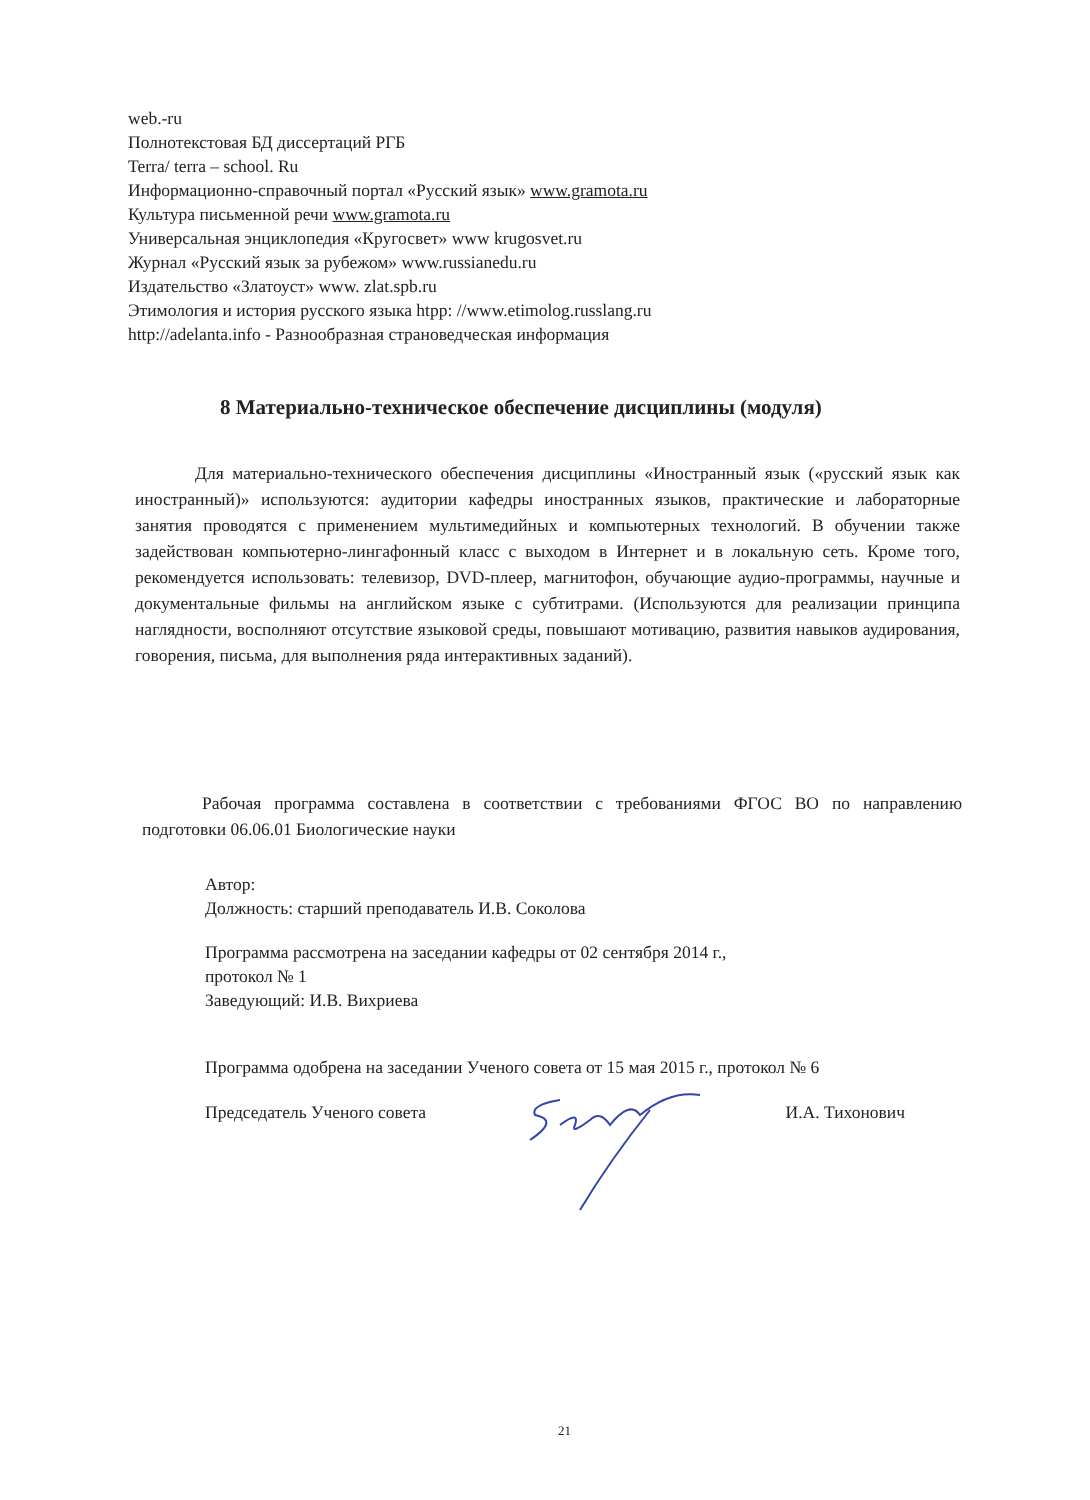web.-ru
Полнотекстовая БД диссертаций РГБ
Terra/ terra – school. Ru
Информационно-справочный портал «Русский язык» www.gramota.ru
Культура письменной речи www.gramota.ru
Универсальная энциклопедия «Кругосвет» www krugosvet.ru
Журнал «Русский язык за рубежом» www.russianedu.ru
Издательство «Златоуст» www. zlat.spb.ru
Этимология и история русского языка htpp: //www.etimolog.russlang.ru
http://adelanta.info - Разнообразная страноведческая информация
8 Материально-техническое обеспечение дисциплины (модуля)
Для материально-технического обеспечения дисциплины «Иностранный язык («русский язык как иностранный)» используются: аудитории кафедры иностранных языков, практические и лабораторные занятия проводятся с применением мультимедийных и компьютерных технологий. В обучении также задействован компьютерно-лингафонный класс с выходом в Интернет и в локальную сеть. Кроме того, рекомендуется использовать: телевизор, DVD-плеер, магнитофон, обучающие аудио-программы, научные и документальные фильмы на английском языке с субтитрами. (Используются для реализации принципа наглядности, восполняют отсутствие языковой среды, повышают мотивацию, развития навыков аудирования, говорения, письма, для выполнения ряда интерактивных заданий).
Рабочая программа составлена в соответствии с требованиями ФГОС ВО по направлению подготовки 06.06.01 Биологические науки
Автор:
Должность: старший преподаватель И.В. Соколова
Программа рассмотрена на заседании кафедры от 02 сентября 2014 г.,
протокол № 1
Заведующий: И.В. Вихриева
Программа одобрена на заседании Ученого совета от 15 мая 2015 г., протокол № 6
Председатель Ученого совета И.А. Тихонович
21